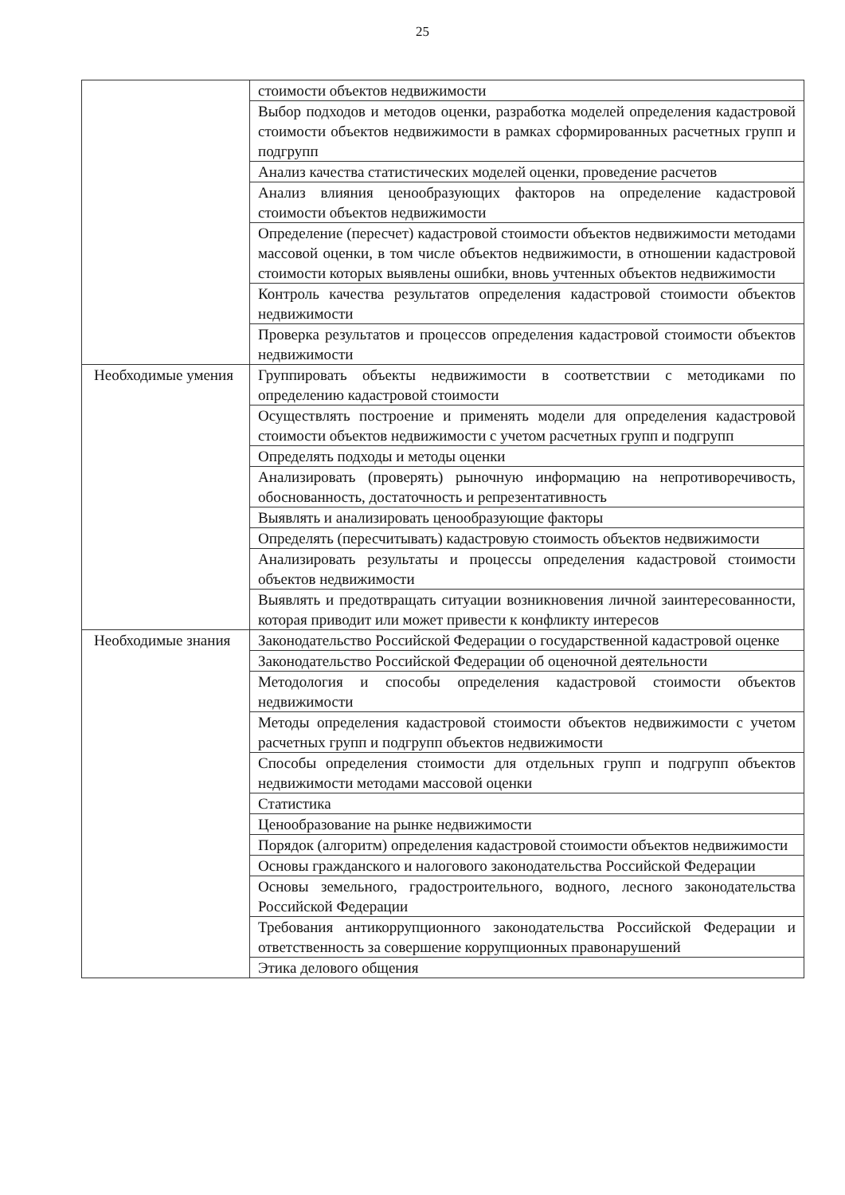25
| | стоимости объектов недвижимости |
| | Выбор подходов и методов оценки, разработка моделей определения кадастровой стоимости объектов недвижимости в рамках сформированных расчетных групп и подгрупп |
| | Анализ качества статистических моделей оценки, проведение расчетов |
| | Анализ влияния ценообразующих факторов на определение кадастровой стоимости объектов недвижимости |
| | Определение (пересчет) кадастровой стоимости объектов недвижимости методами массовой оценки, в том числе объектов недвижимости, в отношении кадастровой стоимости которых выявлены ошибки, вновь учтенных объектов недвижимости |
| | Контроль качества результатов определения кадастровой стоимости объектов недвижимости |
| | Проверка результатов и процессов определения кадастровой стоимости объектов недвижимости |
| Необходимые умения | Группировать объекты недвижимости в соответствии с методиками по определению кадастровой стоимости |
| | Осуществлять построение и применять модели для определения кадастровой стоимости объектов недвижимости с учетом расчетных групп и подгрупп |
| | Определять подходы и методы оценки |
| | Анализировать (проверять) рыночную информацию на непротиворечивость, обоснованность, достаточность и репрезентативность |
| | Выявлять и анализировать ценообразующие факторы |
| | Определять (пересчитывать) кадастровую стоимость объектов недвижимости |
| | Анализировать результаты и процессы определения кадастровой стоимости объектов недвижимости |
| | Выявлять и предотвращать ситуации возникновения личной заинтересованности, которая приводит или может привести к конфликту интересов |
| Необходимые знания | Законодательство Российской Федерации о государственной кадастровой оценке |
| | Законодательство Российской Федерации об оценочной деятельности |
| | Методология и способы определения кадастровой стоимости объектов недвижимости |
| | Методы определения кадастровой стоимости объектов недвижимости с учетом расчетных групп и подгрупп объектов недвижимости |
| | Способы определения стоимости для отдельных групп и подгрупп объектов недвижимости методами массовой оценки |
| | Статистика |
| | Ценообразование на рынке недвижимости |
| | Порядок (алгоритм) определения кадастровой стоимости объектов недвижимости |
| | Основы гражданского и налогового законодательства Российской Федерации |
| | Основы земельного, градостроительного, водного, лесного законодательства Российской Федерации |
| | Требования антикоррупционного законодательства Российской Федерации и ответственность за совершение коррупционных правонарушений |
| | Этика делового общения |